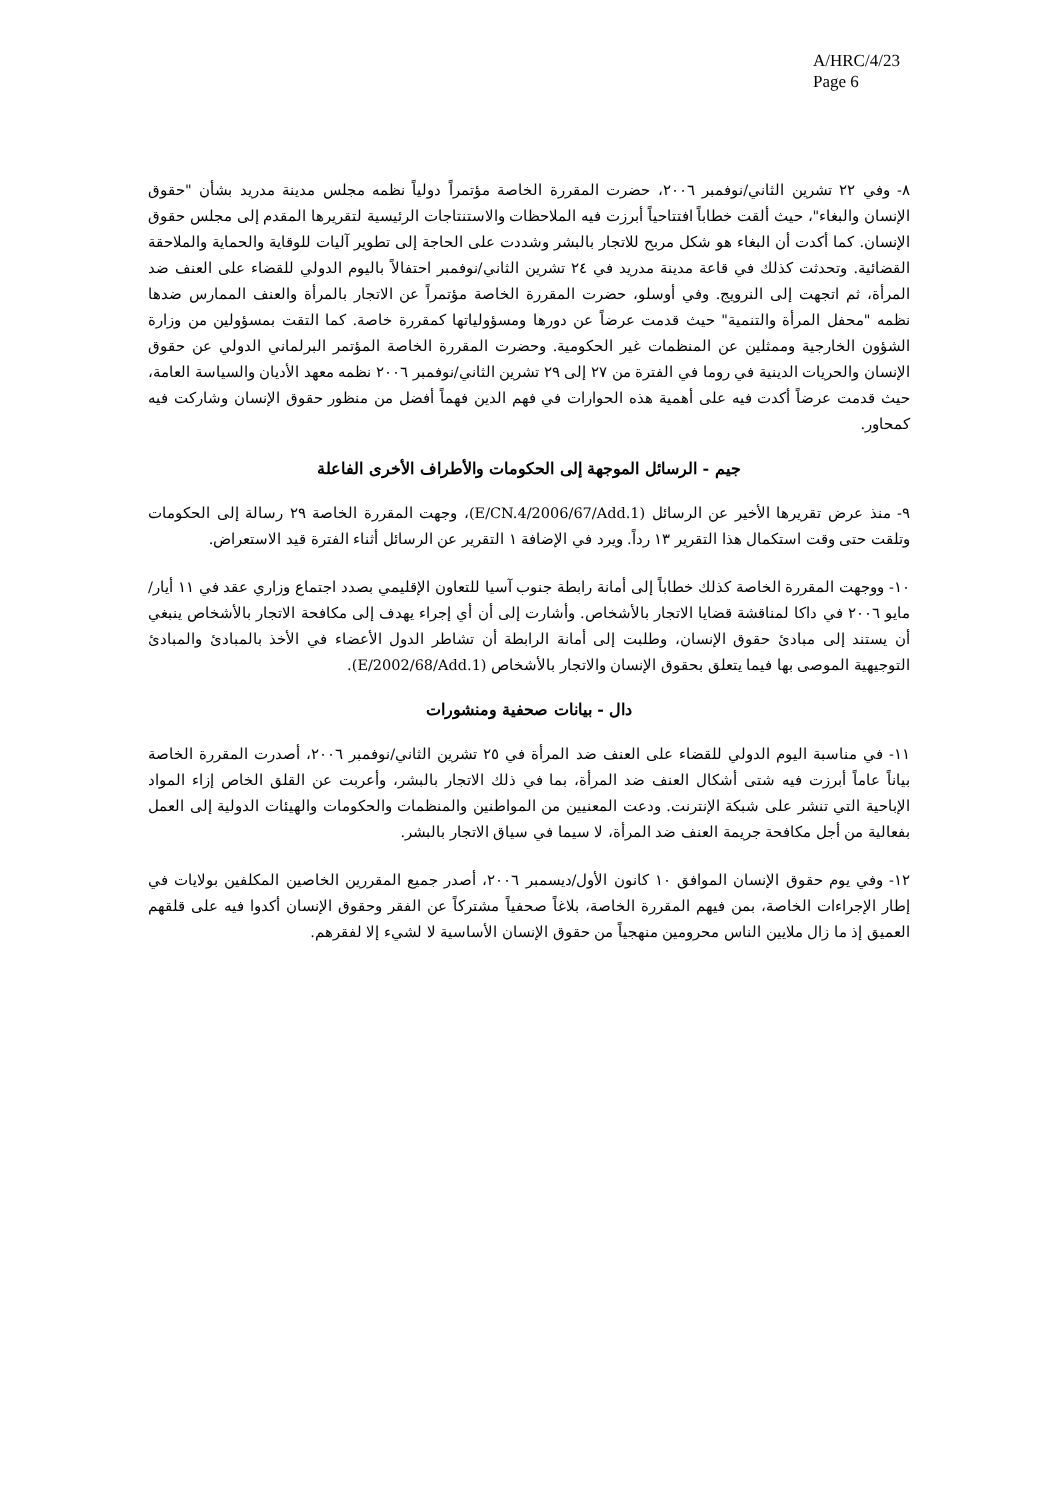A/HRC/4/23
Page 6
٨- وفي ٢٢ تشرين الثاني/نوفمبر ٢٠٠٦، حضرت المقررة الخاصة مؤتمراً دولياً نظمه مجلس مدينة مدريد بشأن "حقوق الإنسان والبغاء"، حيث ألقت خطاباً افتتاحياً أبرزت فيه الملاحظات والاستنتاجات الرئيسية لتقريرها المقدم إلى مجلس حقوق الإنسان. كما أكدت أن البغاء هو شكل مربح للاتجار بالبشر وشددت على الحاجة إلى تطوير آليات للوقاية والحماية والملاحقة القضائية. وتحدثت كذلك في قاعة مدينة مدريد في ٢٤ تشرين الثاني/نوفمبر احتفالاً باليوم الدولي للقضاء على العنف ضد المرأة، ثم اتجهت إلى النرويج. وفي أوسلو، حضرت المقررة الخاصة مؤتمراً عن الاتجار بالمرأة والعنف الممارس ضدها نظمه "محفل المرأة والتنمية" حيث قدمت عرضاً عن دورها ومسؤولياتها كمقررة خاصة. كما التقت بمسؤولين من وزارة الشؤون الخارجية وممثلين عن المنظمات غير الحكومية. وحضرت المقررة الخاصة المؤتمر البرلماني الدولي عن حقوق الإنسان والحريات الدينية في روما في الفترة من ٢٧ إلى ٢٩ تشرين الثاني/نوفمبر ٢٠٠٦ نظمه معهد الأديان والسياسة العامة، حيث قدمت عرضاً أكدت فيه على أهمية هذه الحوارات في فهم الدين فهماً أفضل من منظور حقوق الإنسان وشاركت فيه كمحاور.
جيم - الرسائل الموجهة إلى الحكومات والأطراف الأخرى الفاعلة
٩- منذ عرض تقريرها الأخير عن الرسائل (E/CN.4/2006/67/Add.1)، وجهت المقررة الخاصة ٢٩ رسالة إلى الحكومات وتلقت حتى وقت استكمال هذا التقرير ١٣ رداً. ويرد في الإضافة ١ التقرير عن الرسائل أثناء الفترة قيد الاستعراض.
١٠- ووجهت المقررة الخاصة كذلك خطاباً إلى أمانة رابطة جنوب آسيا للتعاون الإقليمي بصدد اجتماع وزاري عقد في ١١ أيار/مايو ٢٠٠٦ في داكا لمناقشة قضايا الاتجار بالأشخاص. وأشارت إلى أن أي إجراء يهدف إلى مكافحة الاتجار بالأشخاص ينبغي أن يستند إلى مبادئ حقوق الإنسان، وطلبت إلى أمانة الرابطة أن تشاطر الدول الأعضاء في الأخذ بالمبادئ والمبادئ التوجيهية الموصى بها فيما يتعلق بحقوق الإنسان والاتجار بالأشخاص (E/2002/68/Add.1).
دال - بيانات صحفية ومنشورات
١١- في مناسبة اليوم الدولي للقضاء على العنف ضد المرأة في ٢٥ تشرين الثاني/نوفمبر ٢٠٠٦، أصدرت المقررة الخاصة بياناً عاماً أبرزت فيه شتى أشكال العنف ضد المرأة، بما في ذلك الاتجار بالبشر، وأعربت عن القلق الخاص إزاء المواد الإباحية التي تنشر على شبكة الإنترنت. ودعت المعنيين من المواطنين والمنظمات والحكومات والهيئات الدولية إلى العمل بفعالية من أجل مكافحة جريمة العنف ضد المرأة، لا سيما في سياق الاتجار بالبشر.
١٢- وفي يوم حقوق الإنسان الموافق ١٠ كانون الأول/ديسمبر ٢٠٠٦، أصدر جميع المقررين الخاصين المكلفين بولايات في إطار الإجراءات الخاصة، بمن فيهم المقررة الخاصة، بلاغاً صحفياً مشتركاً عن الفقر وحقوق الإنسان أكدوا فيه على قلقهم العميق إذ ما زال ملايين الناس محرومين منهجياً من حقوق الإنسان الأساسية لا لشيء إلا لفقرهم.